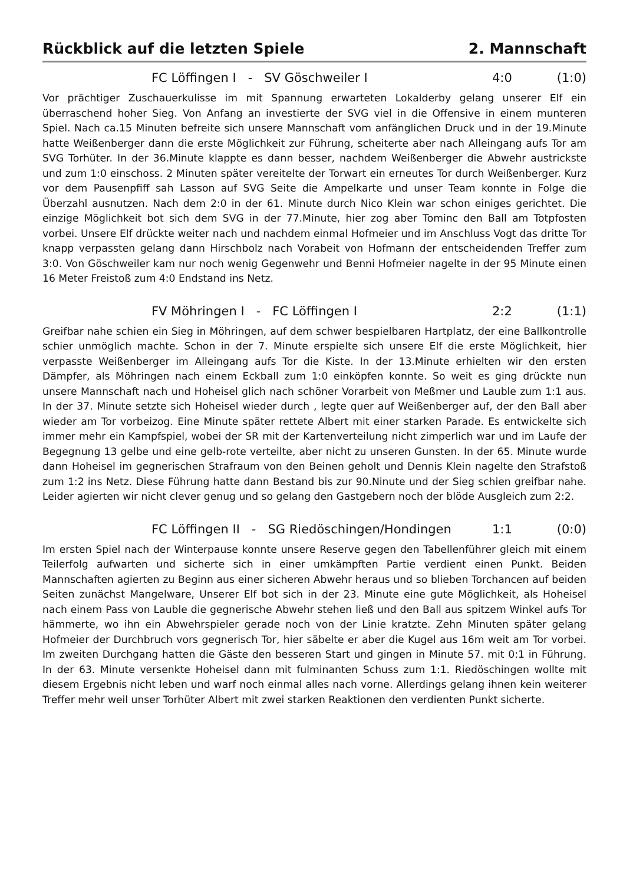Rückblick auf die letzten Spiele 2. Mannschaft
FC Löffingen I - SV Göschweiler I
4:0 (1:0)
Vor prächtiger Zuschauerkulisse im mit Spannung erwarteten Lokalderby gelang unserer Elf ein überraschend hoher Sieg. Von Anfang an investierte der SVG viel in die Offensive in einem munteren Spiel. Nach ca.15 Minuten befreite sich unsere Mannschaft vom anfänglichen Druck und in der 19.Minute hatte Weißenberger dann die erste Möglichkeit zur Führung, scheiterte aber nach Alleingang aufs Tor am SVG Torhüter. In der 36.Minute klappte es dann besser, nachdem Weißenberger die Abwehr austrickste und zum 1:0 einschoss. 2 Minuten später vereitelte der Torwart ein erneutes Tor durch Weißenberger. Kurz vor dem Pausenpfiff sah Lasson auf SVG Seite die Ampelkarte und unser Team konnte in Folge die Überzahl ausnutzen. Nach dem 2:0 in der 61. Minute durch Nico Klein war schon einiges gerichtet. Die einzige Möglichkeit bot sich dem SVG in der 77.Minute, hier zog aber Tominc den Ball am Totpfosten vorbei. Unsere Elf drückte weiter nach und nachdem einmal Hofmeier und im Anschluss Vogt das dritte Tor knapp verpassten gelang dann Hirschbolz nach Vorabeit von Hofmann der entscheidenden Treffer zum 3:0. Von Göschweiler kam nur noch wenig Gegenwehr und Benni Hofmeier nagelte in der 95 Minute einen 16 Meter Freistoß zum 4:0 Endstand ins Netz.
FV Möhringen I - FC Löffingen I
2:2 (1:1)
Greifbar nahe schien ein Sieg in Möhringen, auf dem schwer bespielbaren Hartplatz, der eine Ballkontrolle schier unmöglich machte. Schon in der 7. Minute erspielte sich unsere Elf die erste Möglichkeit, hier verpasste Weißenberger im Alleingang aufs Tor die Kiste. In der 13.Minute erhielten wir den ersten Dämpfer, als Möhringen nach einem Eckball zum 1:0 einköpfen konnte. So weit es ging drückte nun unsere Mannschaft nach und Hoheisel glich nach schöner Vorarbeit von Meßmer und Lauble zum 1:1 aus. In der 37. Minute setzte sich Hoheisel wieder durch , legte quer auf Weißenberger auf, der den Ball aber wieder am Tor vorbeizog. Eine Minute später rettete Albert mit einer starken Parade. Es entwickelte sich immer mehr ein Kampfspiel, wobei der SR mit der Kartenverteilung nicht zimperlich war und im Laufe der Begegnung 13 gelbe und eine gelb-rote verteilte, aber nicht zu unseren Gunsten. In der 65. Minute wurde dann Hoheisel im gegnerischen Strafraum von den Beinen geholt und Dennis Klein nagelte den Strafstoß zum 1:2 ins Netz. Diese Führung hatte dann Bestand bis zur 90.Ninute und der Sieg schien greifbar nahe. Leider agierten wir nicht clever genug und so gelang den Gastgebern noch der blöde Ausgleich zum 2:2.
FC Löffingen II - SG Riedöschingen/Hondingen
1:1 (0:0)
Im ersten Spiel nach der Winterpause konnte unsere Reserve gegen den Tabellenführer gleich mit einem Teilerfolg aufwarten und sicherte sich in einer umkämpften Partie verdient einen Punkt. Beiden Mannschaften agierten zu Beginn aus einer sicheren Abwehr heraus und so blieben Torchancen auf beiden Seiten zunächst Mangelware, Unserer Elf bot sich in der 23. Minute eine gute Möglichkeit, als Hoheisel nach einem Pass von Lauble die gegnerische Abwehr stehen ließ und den Ball aus spitzem Winkel aufs Tor hämmerte, wo ihn ein Abwehrspieler gerade noch von der Linie kratzte. Zehn Minuten später gelang Hofmeier der Durchbruch vors gegnerisch Tor, hier säbelte er aber die Kugel aus 16m weit am Tor vorbei. Im zweiten Durchgang hatten die Gäste den besseren Start und gingen in Minute 57. mit 0:1 in Führung. In der 63. Minute versenkte Hoheisel dann mit fulminanten Schuss zum 1:1. Riedöschingen wollte mit diesem Ergebnis nicht leben und warf noch einmal alles nach vorne. Allerdings gelang ihnen kein weiterer Treffer mehr weil unser Torhüter Albert mit zwei starken Reaktionen den verdienten Punkt sicherte.